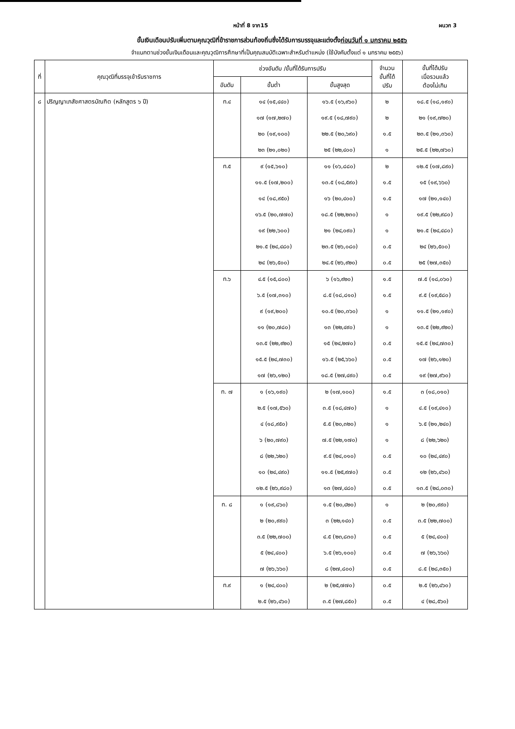หน้าที่ 8 จาก15 ผนวก 3
ขั้นเงินเดือนปรับเพิ่มตามคุณวุฒิที่ข้าราชการส่วนท้องถิ่นซึ่งได้รับการบรรจุและแต่งตั้งก่อนวันที่ ๑ มกราคม ๒๕๕๖
จำแนกตามช่วงขั้นเงินเดือนและคุณวุฒิการศึกษาที่เป็นคุณสมบัติเฉพาะสำหรับตำแหน่ง (ใช้บังคับตั้งแต่ ๑ มกราคม ๒๕๕๖)
| ที่ | คุณวุฒิที่บรรจุเข้ารับราชการ | ช่วงอันดับ /ขั้นที่ได้รับการปรับ | | | จำนวน ขั้นที่ได้ ปรับ | ขั้นที่ได้ปรับ เมื่อรวมแล้ว ต้องไม่เกิน |
| --- | --- | --- | --- | --- | --- | --- |
| | | อันดับ | ขั้นต่ำ | ขั้นสูงสุด | | |
| ๘ | ปริญญาเภสัชศาสตรบัณฑิต (หลักสูตร ๖ ปี) | ท.๔ | ๑๔ (๑๕,๔๔๐) | ๑๖.๕ (๑๖,๙๖๐) | ๒ | ๑๘.๕ (๑๘,๑๙๐) |
| | | | ๑๗ (๑๗,๒๗๐) | ๑๙.๕ (๑๘,๗๙๐) | ๒ | ๒๑ (๑๙,๗๒๐) |
| | | | ๒๐ (๑๙,๑๐๐) | ๒๒.๕ (๒๐,๖๙๐) | ๑.๕ | ๒๓.๕ (๒๑,๓๖๐) |
| | | | ๒๓ (๒๑,๐๒๐) | ๒๕ (๒๒,๔๐๐) | ๑ | ๒๕.๕ (๒๒,๗๖๐) |
| | | ท.๕ | ๙ (๑๕,๖๑๐) | ๑๑ (๑๖,๘๘๐) | ๒ | ๑๒.๕ (๑๗,๘๙๐) |
| | | | ๑๑.๕ (๑๗,๒๐๐) | ๑๓.๕ (๑๘,๕๙๐) | ๑.๕ | ๑๕ (๑๙,๖๖๐) |
| | | | ๑๔ (๑๘,๙๕๐) | ๑๖ (๒๐,๔๐๐) | ๑.๕ | ๑๗ (๒๑,๑๔๐) |
| | | | ๑๖.๕ (๒๐,๗๗๐) | ๑๘.๕ (๒๒,๒๓๐) | ๑ | ๑๙.๕ (๒๒,๙๘๐) |
| | | | ๑๙ (๒๒,๖๐๐) | ๒๑ (๒๔,๐๙๐) | ๑ | ๒๑.๕ (๒๔,๔๘๐) |
| | | | ๒๑.๕ (๒๔,๔๘๐) | ๒๓.๕ (๒๖,๐๘๐) | ๐.๕ | ๒๔ (๒๖,๕๐๐) |
| | | | ๒๔ (๒๖,๕๐๐) | ๒๔.๕ (๒๖,๙๒๐) | ๐.๕ | ๒๕ (๒๗,๓๕๐) |
| | | ท.๖ | ๔.๕ (๑๕,๘๐๐) | ๖ (๑๖,๙๒๐) | ๑.๕ | ๗.๕ (๑๘,๐๖๐) |
| | | | ๖.๕ (๑๗,๓๑๐) | ๘.๕ (๑๘,๘๑๐) | ๑.๕ | ๙.๕ (๑๙,๕๘๐) |
| | | | ๙ (๑๙,๒๐๐) | ๑๐.๕ (๒๐,๓๖๐) | ๑ | ๑๑.๕ (๒๑,๑๙๐) |
| | | | ๑๑ (๒๐,๗๘๐) | ๑๓ (๒๒,๔๙๐) | ๑ | ๑๓.๕ (๒๒,๙๒๐) |
| | | | ๑๓.๕ (๒๒,๙๒๐) | ๑๕ (๒๔,๒๗๐) | ๐.๕ | ๑๕.๕ (๒๔,๗๓๐) |
| | | | ๑๕.๕ (๒๔,๗๓๐) | ๑๖.๕ (๒๕,๖๖๐) | ๐.๕ | ๑๗ (๒๖,๑๒๐) |
| | | | ๑๗ (๒๖,๑๒๐) | ๑๘.๕ (๒๗,๔๙๐) | ๐.๕ | ๑๙ (๒๗,๙๖๐) |
| | | ท. ๗ | ๑ (๑๖,๑๙๐) | ๒ (๑๗,๑๐๐) | ๑.๕ | ๓ (๑๘,๐๑๐) |
| | | | ๒.๕ (๑๗,๕๖๐) | ๓.๕ (๑๘,๔๗๐) | ๑ | ๔.๕ (๑๙,๔๑๐) |
| | | | ๔ (๑๘,๙๕๐) | ๕.๕ (๒๐,๓๒๐) | ๑ | ๖.๕ (๒๑,๒๔๐) |
| | | | ๖ (๒๐,๗๙๐) | ๗.๕ (๒๒,๑๗๐) | ๑ | ๘ (๒๒,๖๒๐) |
| | | | ๘ (๒๒,๖๒๐) | ๙.๕ (๒๔,๐๑๐) | ๐.๕ | ๑๐ (๒๔,๔๙๐) |
| | | | ๑๐ (๒๔,๔๙๐) | ๑๑.๕ (๒๕,๙๗๐) | ๐.๕ | ๑๒ (๒๖,๔๖๐) |
| | | | ๑๒.๕ (๒๖,๙๘๐) | ๑๓ (๒๗,๔๘๐) | ๐.๕ | ๑๓.๕ (๒๘,๐๓๐) |
| | | ท. ๘ | ๑ (๑๙,๘๖๐) | ๑.๕ (๒๐,๔๒๐) | ๑ | ๒ (๒๐,๙๙๐) |
| | | | ๒ (๒๐,๙๙๐) | ๓ (๒๒,๑๔๐) | ๐.๕ | ๓.๕ (๒๒,๗๐๐) |
| | | | ๓.๕ (๒๒,๗๐๐) | ๔.๕ (๒๓,๘๓๐) | ๐.๕ | ๕ (๒๔,๔๐๐) |
| | | | ๕ (๒๔,๔๐๐) | ๖.๕ (๒๖,๑๐๐) | ๐.๕ | ๗ (๒๖,๖๖๐) |
| | | | ๗ (๒๖,๖๖๐) | ๘ (๒๗,๘๐๐) | ๐.๕ | ๘.๕ (๒๘,๓๕๐) |
| | | ท.๙ | ๑ (๒๔,๔๐๐) | ๒ (๒๕,๗๗๐) | ๐.๕ | ๒.๕ (๒๖,๔๖๐) |
| | | | ๒.๕ (๒๖,๔๖๐) | ๓.๕ (๒๗,๘๕๐) | ๐.๕ | ๔ (๒๘,๕๖๐) |